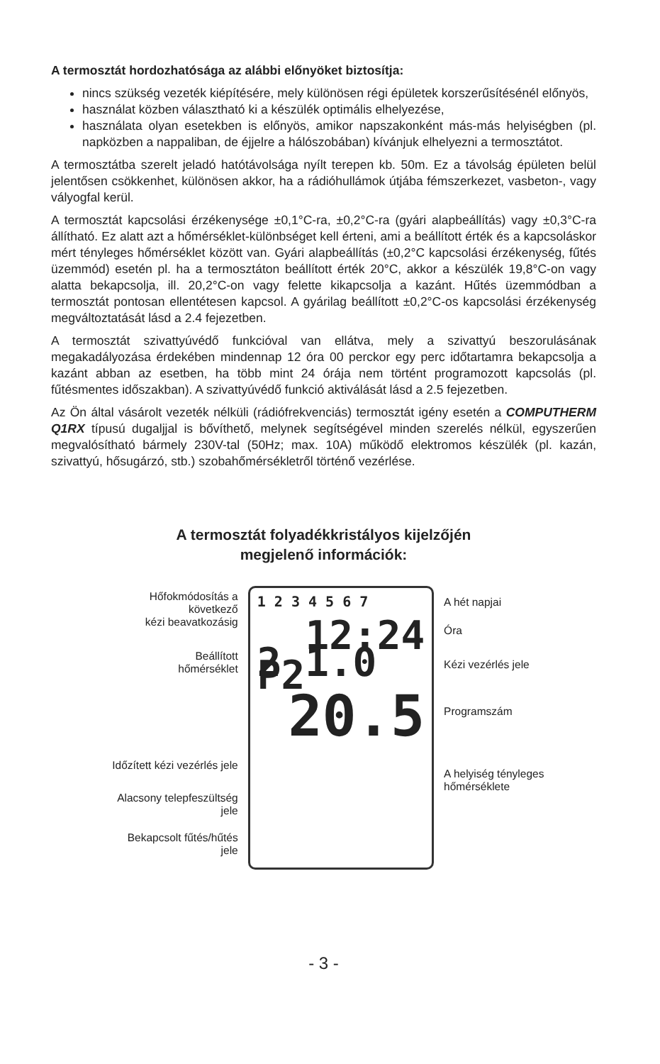A termosztát hordozhatósága az alábbi előnyöket biztosítja:
nincs szükség vezeték kiépítésére, mely különösen régi épületek korszerűsítésénél előnyös,
használat közben választható ki a készülék optimális elhelyezése,
használata olyan esetekben is előnyös, amikor napszakonként más-más helyiségben (pl. napközben a nappaliban, de éjjelre a hálószobában) kívánjuk elhelyezni a termosztátot.
A termosztátba szerelt jeladó hatótávolsága nyílt terepen kb. 50m. Ez a távolság épületen belül jelentősen csökkenhet, különösen akkor, ha a rádióhullámok útjába fémszerkezet, vasbeton-, vagy vályogfal kerül.
A termosztát kapcsolási érzékenysége ±0,1°C-ra, ±0,2°C-ra (gyári alapbeállítás) vagy ±0,3°C-ra állítható. Ez alatt azt a hőmérséklet-különbséget kell érteni, ami a beállított érték és a kapcsoláskor mért tényleges hőmérséklet között van. Gyári alapbeállítás (±0,2°C kapcsolási érzékenység, fűtés üzemmód) esetén pl. ha a termosztáton beállított érték 20°C, akkor a készülék 19,8°C-on vagy alatta bekapcsolja, ill. 20,2°C-on vagy felette kikapcsolja a kazánt. Hűtés üzemmódban a termosztát pontosan ellentétesen kapcsol. A gyárilag beállított ±0,2°C-os kapcsolási érzékenység megváltoztatását lásd a 2.4 fejezetben.
A termosztát szivattyúvédő funkcióval van ellátva, mely a szivattyú beszorulásának megakadályozása érdekében mindennap 12 óra 00 perckor egy perc időtartamra bekapcsolja a kazánt abban az esetben, ha több mint 24 órája nem történt programozott kapcsolás (pl. fűtésmentes időszakban). A szivattyúvédő funkció aktiválását lásd a 2.5 fejezetben.
Az Ön által vásárolt vezeték nélküli (rádiófrekvenciás) termosztát igény esetén a COMPUTHERM Q1RX típusú dugaljjal is bővíthető, melynek segítségével minden szerelés nélkül, egyszerűen megvalósítható bármely 230V-tal (50Hz; max. 10A) működő elektromos készülék (pl. kazán, szivattyú, hősugárzó, stb.) szobahőmérsékletről történő vezérlése.
A termosztát folyadékkristályos kijelzőjén
megjelenő információk:
Hőfokmódosítás a
következő
kézi beavatkozásig
Beállított
hőmérséklet
Időzített kézi vezérlés jele
Alacsony telepfeszültség
jele
Bekapcsolt fűtés/hűtés
jele
1 2 3 4 5 6 7
12:24
2 1.0 P2
20.5
A hét napjai
Óra
Kézi vezérlés jele
Programszám
A helyiség tényleges
hőmérséklete
- 3 -